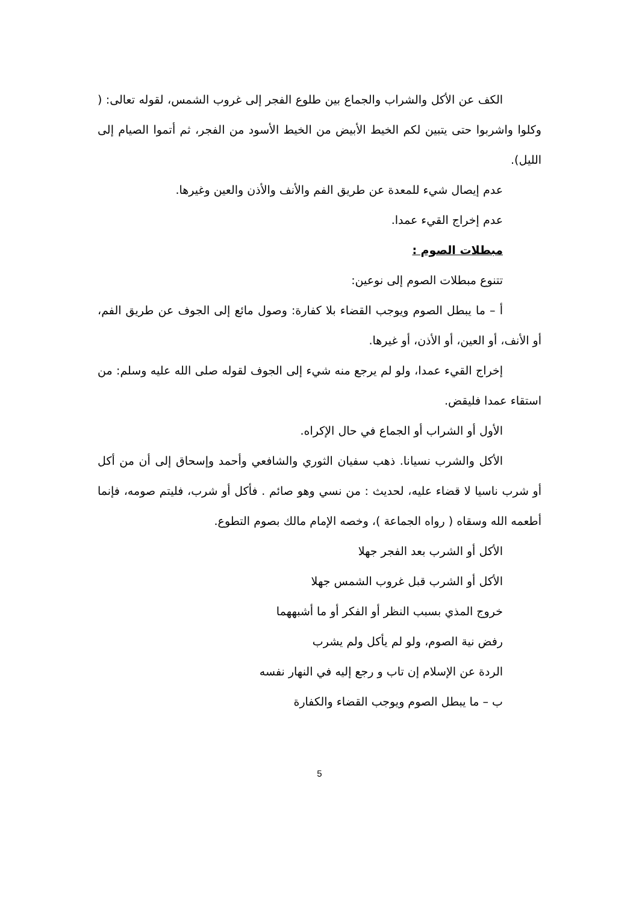الكف عن الأكل والشراب والجماع بين طلوع الفجر إلى غروب الشمس، لقوله تعالى: ( وكلوا واشربوا حتى يتبين لكم الخيط الأبيض من الخيط الأسود من الفجر، ثم أتموا الصيام إلى الليل).
عدم إيصال شيء للمعدة عن طريق الفم والأنف والأذن والعين وغيرها.
عدم إخراج القيء عمدا.
مبطلات الصوم :
تتنوع مبطلات الصوم إلى نوعين:
أ – ما يبطل الصوم ويوجب القضاء بلا كفارة: وصول مائع إلى الجوف عن طريق الفم، أو الأنف، أو العين، أو الأذن، أو غيرها.
إخراج القيء عمدا، ولو لم يرجع منه شيء إلى الجوف لقوله صلى الله عليه وسلم: من استقاء عمدا فليقض.
الأول أو الشراب أو الجماع في حال الإكراه.
الأكل والشرب نسيانا. ذهب سفيان الثوري والشافعي وأحمد وإسحاق إلى أن من أكل أو شرب ناسيا لا قضاء عليه، لحديث : من نسي وهو صائم . فأكل أو شرب، فليتم صومه، فإنما أطعمه الله وسقاه ( رواه الجماعة )، وخصه الإمام مالك بصوم التطوع.
الأكل أو الشرب بعد الفجر جهلا
الأكل أو الشرب قبل غروب الشمس جهلا
خروج المذي بسبب النظر أو الفكر أو ما أشبههما
رفض نية الصوم، ولو لم يأكل ولم يشرب
الردة عن الإسلام إن تاب و رجع إليه في النهار نفسه
ب – ما يبطل الصوم ويوجب القضاء والكفارة
5